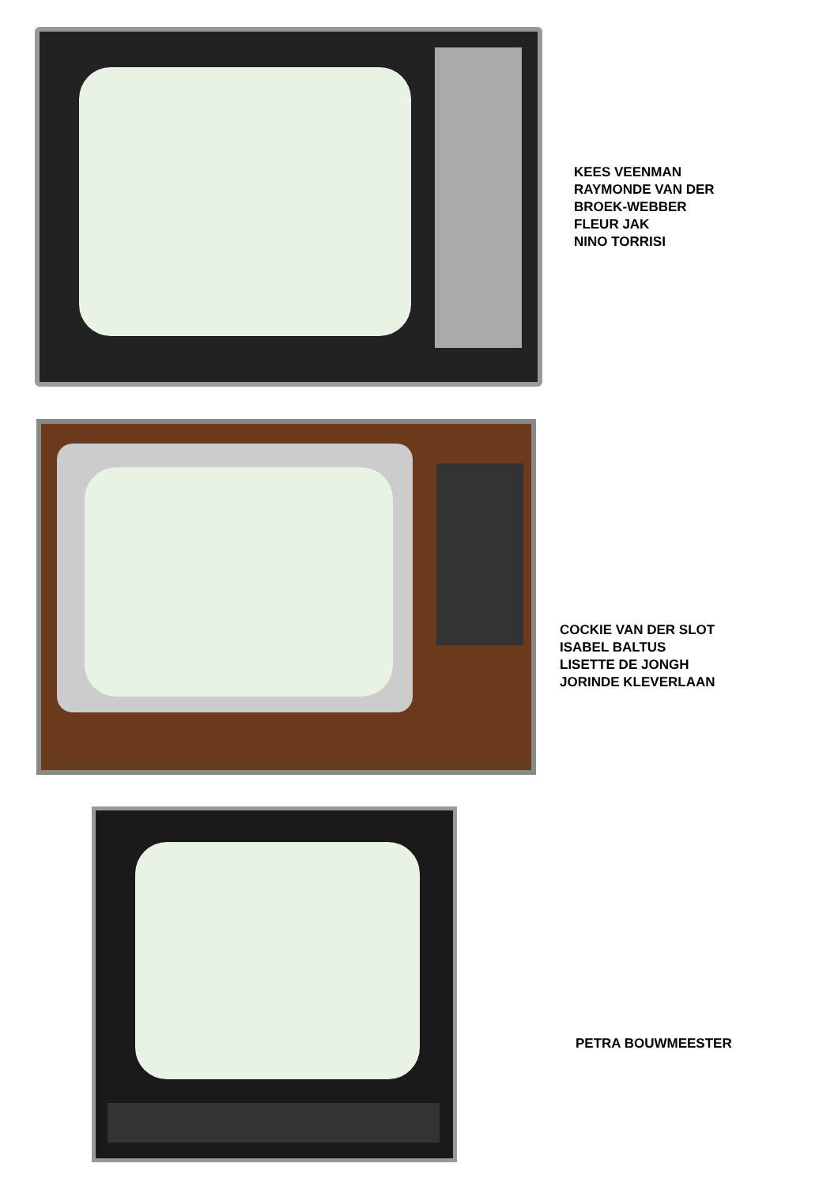KEES VEENMAN
RAYMONDE VAN DER
BROEK-WEBBER
FLEUR JAK
NINO TORRISI
COCKIE VAN DER SLOT
ISABEL BALTUS
LISETTE DE JONGH
JORINDE KLEVERLAAN
PETRA BOUWMEESTER